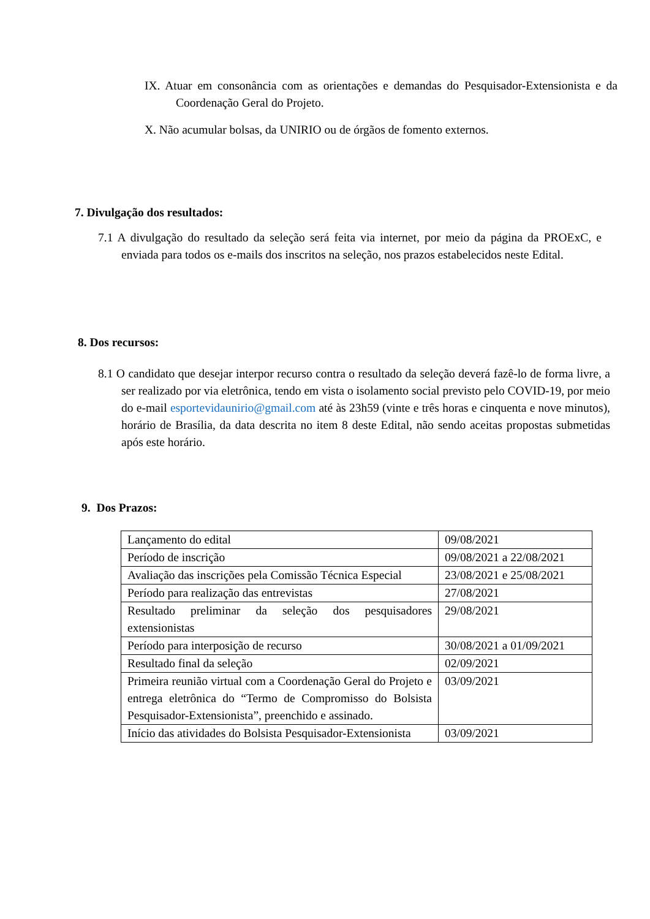IX. Atuar em consonância com as orientações e demandas do Pesquisador-Extensionista e da Coordenação Geral do Projeto.
X. Não acumular bolsas, da UNIRIO ou de órgãos de fomento externos.
7. Divulgação dos resultados:
7.1 A divulgação do resultado da seleção será feita via internet, por meio da página da PROExC, e enviada para todos os e-mails dos inscritos na seleção, nos prazos estabelecidos neste Edital.
8. Dos recursos:
8.1 O candidato que desejar interpor recurso contra o resultado da seleção deverá fazê-lo de forma livre, a ser realizado por via eletrônica, tendo em vista o isolamento social previsto pelo COVID-19, por meio do e-mail esportevidaunirio@gmail.com até às 23h59 (vinte e três horas e cinquenta e nove minutos), horário de Brasília, da data descrita no item 8 deste Edital, não sendo aceitas propostas submetidas após este horário.
9. Dos Prazos:
| Lançamento do edital | 09/08/2021 |
| Período de inscrição | 09/08/2021 a 22/08/2021 |
| Avaliação das inscrições pela Comissão Técnica Especial | 23/08/2021 e 25/08/2021 |
| Período para realização das entrevistas | 27/08/2021 |
| Resultado preliminar da seleção dos pesquisadores extensionistas | 29/08/2021 |
| Período para interposição de recurso | 30/08/2021 a 01/09/2021 |
| Resultado final da seleção | 02/09/2021 |
| Primeira reunião virtual com a Coordenação Geral do Projeto e entrega eletrônica do “Termo de Compromisso do Bolsista Pesquisador-Extensionista”, preenchido e assinado. | 03/09/2021 |
| Início das atividades do Bolsista Pesquisador-Extensionista | 03/09/2021 |